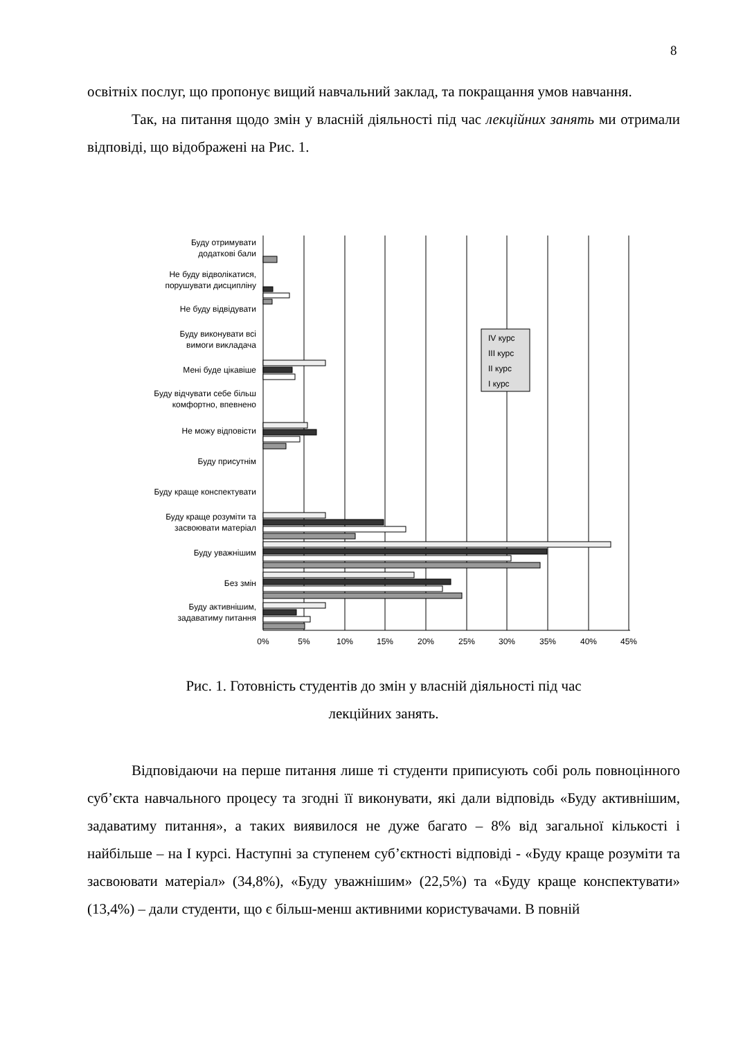8
освітніх послуг, що пропонує вищий навчальний заклад, та покращання умов навчання.
Так, на питання щодо змін у власній діяльності під час лекційних занять ми отримали відповіді, що відображені на Рис. 1.
IV курс
III курс
II курс
I курс
Буду отримувати
додаткові бали
Не буду відволікатися,
порушувати дисципліну
Не буду відвідувати
Буду виконувати всі
вимоги викладача
Мені буде цікавіше
Буду відчувати себе більш
комфортно, впевнено
Не можу відповісти
Буду присутнім
Буду краще конспектувати
Буду краще розуміти та
засвоювати матеріал
Буду уважнішим
Без змін
Буду активнішим,
задаватиму питання
0%
5%
10%
15%
20%
25%
30%
35%
40%
45%
Рис. 1. Готовність студентів до змін у власній діяльності під час
лекційних занять.
Відповідаючи на перше питання лише ті студенти приписують собі роль повноцінного суб’єкта навчального процесу та згодні її виконувати, які дали відповідь «Буду активнішим, задаватиму питання», а таких виявилося не дуже багато – 8% від загальної кількості і найбільше – на I курсі. Наступні за ступенем суб’єктності відповіді - «Буду краще розуміти та засвоювати матеріал» (34,8%), «Буду уважнішим» (22,5%) та «Буду краще конспектувати» (13,4%) – дали студенти, що є більш-менш активними користувачами. В повній